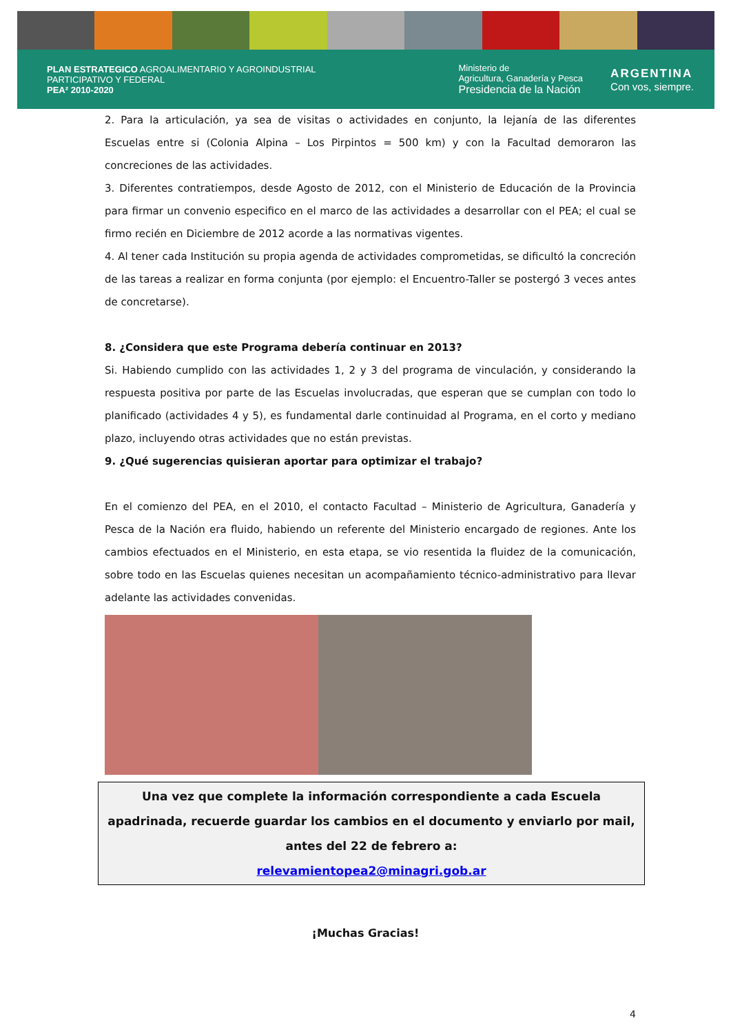PLAN ESTRATEGICO AGROALIMENTARIO Y AGROINDUSTRIAL
PARTICIPATIVO Y FEDERAL
PEA² 2010-2020
Ministerio de
Agricultura, Ganadería y Pesca
Presidencia de la Nación
ARGENTINA
Con vos, siempre.
2. Para la articulación, ya sea de visitas o actividades en conjunto, la lejanía de las diferentes Escuelas entre si (Colonia Alpina – Los Pirpintos = 500 km) y con la Facultad demoraron las concreciones de las actividades.
3. Diferentes contratiempos, desde Agosto de 2012, con el Ministerio de Educación de la Provincia para firmar un convenio especifico en el marco de las actividades a desarrollar con el PEA; el cual se firmo recién en Diciembre de 2012 acorde a las normativas vigentes.
4. Al tener cada Institución su propia agenda de actividades comprometidas, se dificultó la concreción de las tareas a realizar en forma conjunta (por ejemplo: el Encuentro-Taller se postergó 3 veces antes de concretarse).
8. ¿Considera que este Programa debería continuar en 2013?
Si. Habiendo cumplido con las actividades 1, 2 y 3 del programa de vinculación, y considerando la respuesta positiva por parte de las Escuelas involucradas, que esperan que se cumplan con todo lo planificado (actividades 4 y 5), es fundamental darle continuidad al Programa, en el corto y mediano plazo, incluyendo otras actividades que no están previstas.
9. ¿Qué sugerencias quisieran aportar para optimizar el trabajo?
En el comienzo del PEA, en el 2010, el contacto Facultad – Ministerio de Agricultura, Ganadería y Pesca de la Nación era fluido, habiendo un referente del Ministerio encargado de regiones. Ante los cambios efectuados en el Ministerio, en esta etapa, se vio resentida la fluidez de la comunicación, sobre todo en las Escuelas quienes necesitan un acompañamiento técnico-administrativo para llevar adelante las actividades convenidas.
Una vez que complete la información correspondiente a cada Escuela apadrinada, recuerde guardar los cambios en el documento y enviarlo por mail, antes del 22 de febrero a:
relevamientopea2@minagri.gob.ar
¡Muchas Gracias!
4